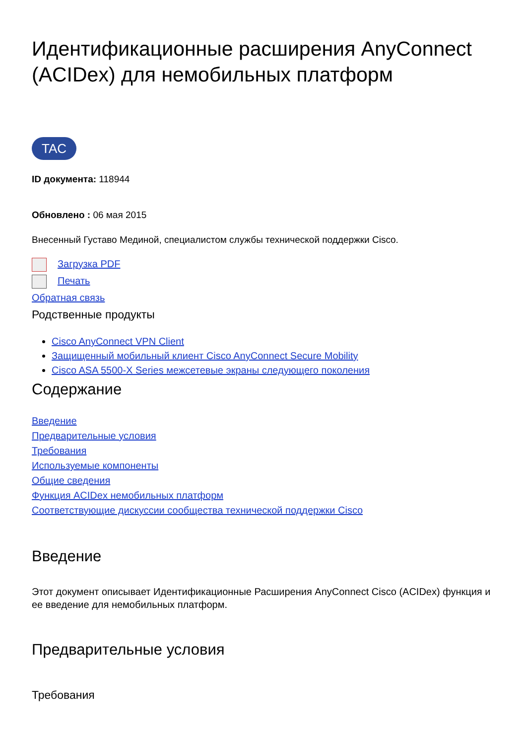Идентификационные расширения AnyConnect (ACIDex) для немобильных платформ
TAC
ID документа: 118944
Обновлено : 06 мая 2015
Внесенный Густаво Мединой, специалистом службы технической поддержки Cisco.
Загрузка PDF
Печать
Обратная связь
Родственные продукты
Cisco AnyConnect VPN Client
Защищенный мобильный клиент Cisco AnyConnect Secure Mobility
Cisco ASA 5500-X Series межсетевые экраны следующего поколения
Содержание
Введение
Предварительные условия
Требования
Используемые компоненты
Общие сведения
Функция ACIDex немобильных платформ
Соответствующие дискуссии сообщества технической поддержки Cisco
Введение
Этот документ описывает Идентификационные Расширения AnyConnect Cisco (ACIDex) функция и ее введение для немобильных платформ.
Предварительные условия
Требования